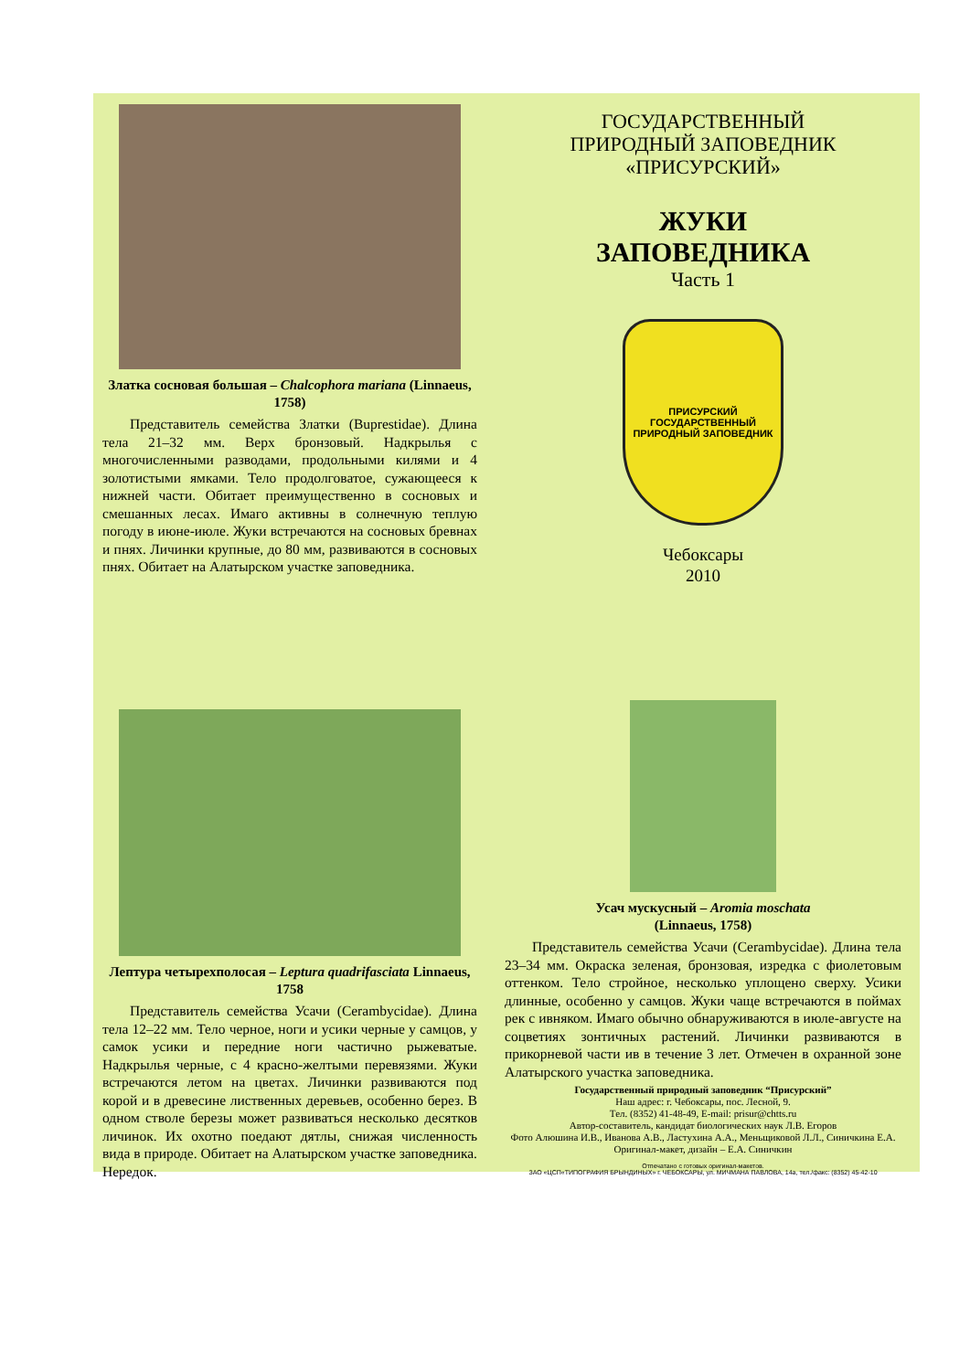Златка сосновая большая – Chalcophora mariana (Linnaeus, 1758)
Представитель семейства Златки (Buprestidae). Длина тела 21–32 мм. Верх бронзовый. Надкрылья с многочисленными разводами, продольными килями и 4 золотистыми ямками. Тело продолговатое, сужающееся к нижней части. Обитает преимущественно в сосновых и смешанных лесах. Имаго активны в солнечную теплую погоду в июне-июле. Жуки встречаются на сосновых бревнах и пнях. Личинки крупные, до 80 мм, развиваются в сосновых пнях. Обитает на Алатырском участке заповедника.
ГОСУДАРСТВЕННЫЙ
ПРИРОДНЫЙ ЗАПОВЕДНИК
«ПРИСУРСКИЙ»
ЖУКИ
ЗАПОВЕДНИКА
Часть 1
ПРИСУРСКИЙ
ГОСУДАРСТВЕННЫЙ ПРИРОДНЫЙ ЗАПОВЕДНИК
Чебоксары
2010
Лептура четырехполосая – Leptura quadrifasciata Linnaeus, 1758
Представитель семейства Усачи (Cerambycidae). Длина тела 12–22 мм. Тело черное, ноги и усики черные у самцов, у самок усики и передние ноги частично рыжеватые. Надкрылья черные, с 4 красно-желтыми перевязями. Жуки встречаются летом на цветах. Личинки развиваются под корой и в древесине лиственных деревьев, особенно берез. В одном стволе березы может развиваться несколько десятков личинок. Их охотно поедают дятлы, снижая численность вида в природе. Обитает на Алатырском участке заповедника. Нередок.
Усач мускусный – Aromia moschata
(Linnaeus, 1758)
Представитель семейства Усачи (Cerambycidae). Длина тела 23–34 мм. Окраска зеленая, бронзовая, изредка с фиолетовым оттенком. Тело стройное, несколько уплощено сверху. Усики длинные, особенно у самцов. Жуки чаще встречаются в поймах рек с ивняком. Имаго обычно обнаруживаются в июле-августе на соцветиях зонтичных растений. Личинки развиваются в прикорневой части ив в течение 3 лет. Отмечен в охранной зоне Алатырского участка заповедника.
Государственный природный заповедник “Присурский”
Наш адрес: г. Чебоксары, пос. Лесной, 9.
Тел. (8352) 41-48-49, E-mail: prisur@chtts.ru
Автор-составитель, кандидат биологических наук Л.В. Егоров
Фото Алюшина И.В., Иванова А.В., Ластухина А.А., Меньщиковой Л.Л., Синичкина Е.А.
Оригинал-макет, дизайн – Е.А. Синичкин
Отпечатано с готовых оригинал-макетов.
ЗАО «ЦСП«ТИПОГРАФИЯ БРЫНДИНЫХ» г. ЧЕБОКСАРЫ, ул. МИЧМАНА ПАВЛОВА, 14а, тел./факс: (8352) 45-42-10